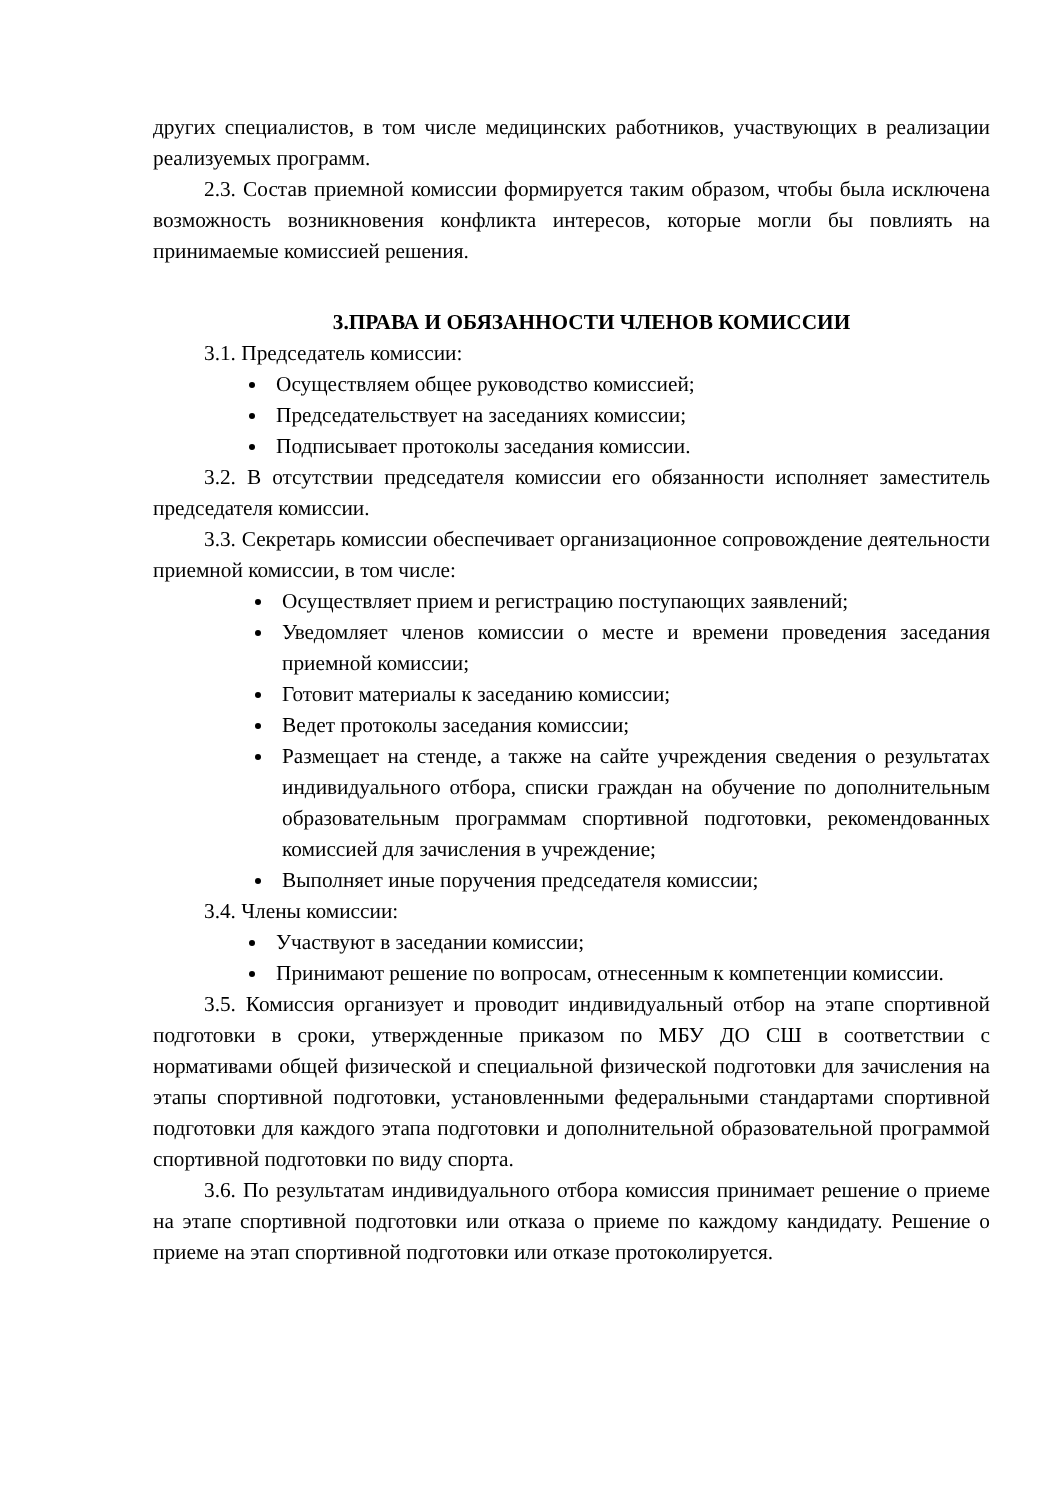других специалистов, в том числе медицинских работников, участвующих в реализации реализуемых программ.
2.3. Состав приемной комиссии формируется таким образом, чтобы была исключена возможность возникновения конфликта интересов, которые могли бы повлиять на принимаемые комиссией решения.
3.ПРАВА И ОБЯЗАННОСТИ ЧЛЕНОВ КОМИССИИ
3.1. Председатель комиссии:
Осуществляем общее руководство комиссией;
Председательствует на заседаниях комиссии;
Подписывает протоколы заседания комиссии.
3.2. В отсутствии председателя комиссии его обязанности исполняет заместитель председателя комиссии.
3.3. Секретарь комиссии обеспечивает организационное сопровождение деятельности приемной комиссии, в том числе:
Осуществляет прием и регистрацию поступающих заявлений;
Уведомляет членов комиссии о месте и времени проведения заседания приемной комиссии;
Готовит материалы к заседанию комиссии;
Ведет протоколы заседания комиссии;
Размещает на стенде, а также на сайте учреждения сведения о результатах индивидуального отбора, списки граждан на обучение по дополнительным образовательным программам спортивной подготовки, рекомендованных комиссией для зачисления в учреждение;
Выполняет иные поручения председателя комиссии;
3.4. Члены комиссии:
Участвуют в заседании комиссии;
Принимают решение по вопросам, отнесенным к компетенции комиссии.
3.5. Комиссия организует и проводит индивидуальный отбор на этапе спортивной подготовки в сроки, утвержденные приказом по МБУ ДО СШ в соответствии с нормативами общей физической и специальной физической подготовки для зачисления на этапы спортивной подготовки, установленными федеральными стандартами спортивной подготовки для каждого этапа подготовки и дополнительной образовательной программой спортивной подготовки по виду спорта.
3.6. По результатам индивидуального отбора комиссия принимает решение о приеме на этапе спортивной подготовки или отказа о приеме по каждому кандидату. Решение о приеме на этап спортивной подготовки или отказе протоколируется.